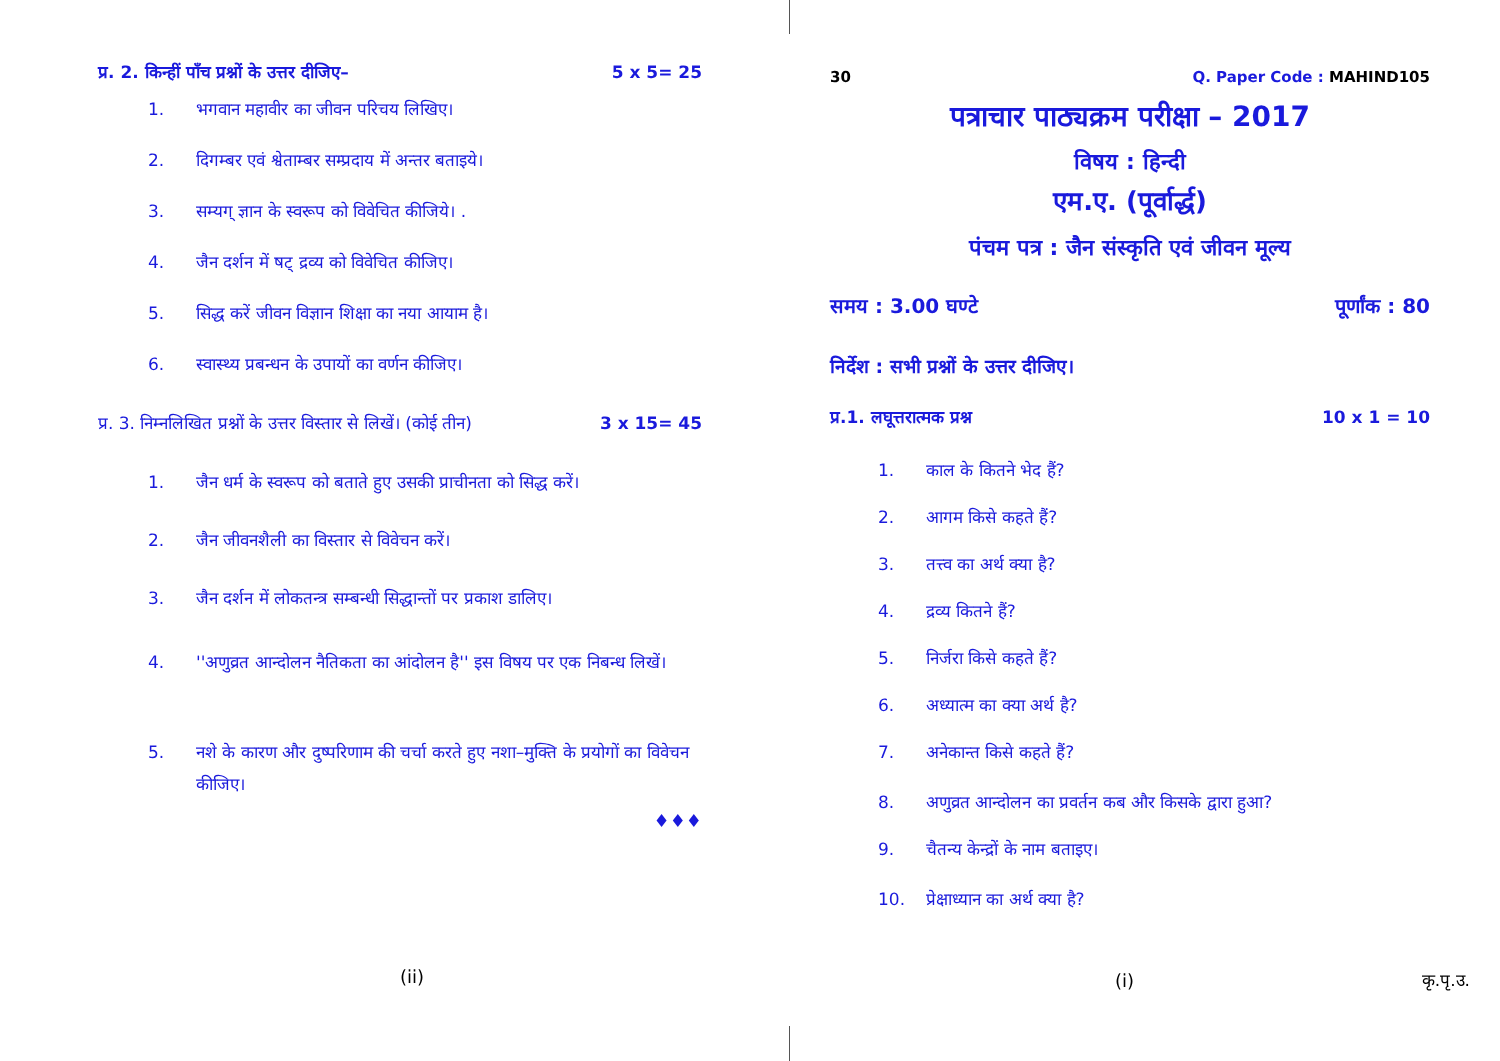प्र. 2. किन्हीं पाँच प्रश्नों के उत्तर दीजिए– 5 x 5= 25
1. भगवान महावीर का जीवन परिचय लिखिए।
2. दिगम्बर एवं श्वेताम्बर सम्प्रदाय में अन्तर बताइये।
3. सम्यग् ज्ञान के स्वरूप को विवेचित कीजिये। .
4. जैन दर्शन में षट् द्रव्य को विवेचित कीजिए।
5. सिद्ध करें जीवन विज्ञान शिक्षा का नया आयाम है।
6. स्वास्थ्य प्रबन्धन के उपायों का वर्णन कीजिए।
प्र. 3. निम्नलिखित प्रश्नों के उत्तर विस्तार से लिखें। (कोई तीन) 3 x 15= 45
1. जैन धर्म के स्वरूप को बताते हुए उसकी प्राचीनता को सिद्ध करें।
2. जैन जीवनशैली का विस्तार से विवेचन करें।
3. जैन दर्शन में लोकतन्त्र सम्बन्धी सिद्धान्तों पर प्रकाश डालिए।
4. ''अणुव्रत आन्दोलन नैतिकता का आंदोलन है'' इस विषय पर एक निबन्ध लिखें।
5. नशे के कारण और दुष्परिणाम की चर्चा करते हुए नशा–मुक्ति के प्रयोगों का विवेचन कीजिए।
♦♦♦
(ii)
30 Q. Paper Code : MAHIND105
पत्राचार पाठ्यक्रम परीक्षा – 2017
विषय : हिन्दी
एम.ए. (पूर्वार्द्ध)
पंचम पत्र : जैन संस्कृति एवं जीवन मूल्य
समय : 3.00 घण्टे पूर्णांक : 80
निर्देश : सभी प्रश्नों के उत्तर दीजिए।
प्र.1. लघूत्तरात्मक प्रश्न 10 x 1 = 10
1. काल के कितने भेद हैं?
2. आगम किसे कहते हैं?
3. तत्त्व का अर्थ क्या है?
4. द्रव्य कितने हैं?
5. निर्जरा किसे कहते हैं?
6. अध्यात्म का क्या अर्थ है?
7. अनेकान्त किसे कहते हैं?
8. अणुव्रत आन्दोलन का प्रवर्तन कब और किसके द्वारा हुआ?
9. चैतन्य केन्द्रों के नाम बताइए।
10. प्रेक्षाध्यान का अर्थ क्या है?
(i) कृ.पृ.उ.